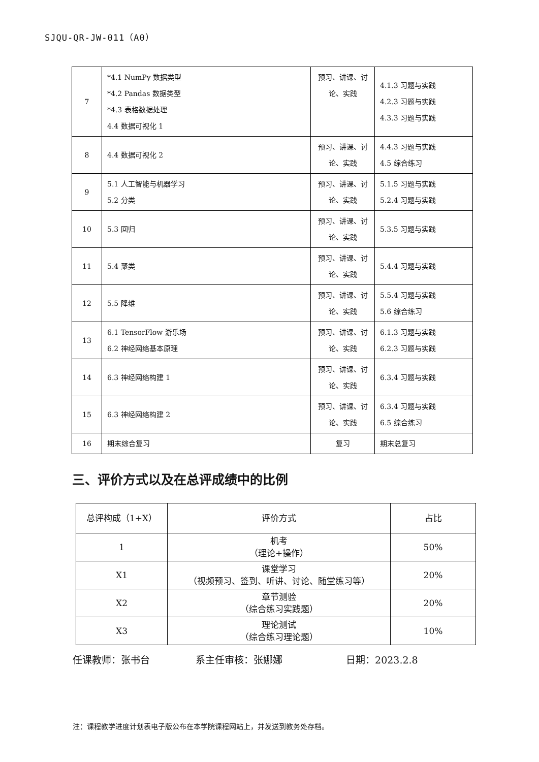SJQU-QR-JW-011（A0）
| 7 | *4.1 NumPy 数据类型 *4.2 Pandas 数据类型 *4.3 表格数据处理 4.4 数据可视化 1 | 预习、讲课、讨论、实践 | 4.1.3 习题与实践 4.2.3 习题与实践 4.3.3 习题与实践 |
| 8 | 4.4 数据可视化 2 | 预习、讲课、讨论、实践 | 4.4.3 习题与实践 4.5 综合练习 |
| 9 | 5.1 人工智能与机器学习 5.2 分类 | 预习、讲课、讨论、实践 | 5.1.5 习题与实践 5.2.4 习题与实践 |
| 10 | 5.3 回归 | 预习、讲课、讨论、实践 | 5.3.5 习题与实践 |
| 11 | 5.4 聚类 | 预习、讲课、讨论、实践 | 5.4.4 习题与实践 |
| 12 | 5.5 降维 | 预习、讲课、讨论、实践 | 5.5.4 习题与实践 5.6 综合练习 |
| 13 | 6.1 TensorFlow 游乐场 6.2 神经网络基本原理 | 预习、讲课、讨论、实践 | 6.1.3 习题与实践 6.2.3 习题与实践 |
| 14 | 6.3 神经网络构建 1 | 预习、讲课、讨论、实践 | 6.3.4 习题与实践 |
| 15 | 6.3 神经网络构建 2 | 预习、讲课、讨论、实践 | 6.3.4 习题与实践 6.5 综合练习 |
| 16 | 期末综合复习 | 复习 | 期末总复习 |
三、评价方式以及在总评成绩中的比例
| 总评构成（1+X） | 评价方式 | 占比 |
| 1 | 机考 （理论+操作） | 50% |
| X1 | 课堂学习 （视频预习、签到、听讲、讨论、随堂练习等） | 20% |
| X2 | 章节测验 （综合练习实践题） | 20% |
| X3 | 理论测试 （综合练习理论题） | 10% |
任课教师：张书台 系主任审核：张娜娜 日期：2023.2.8
注：课程教学进度计划表电子版公布在本学院课程网站上，并发送到教务处存档。